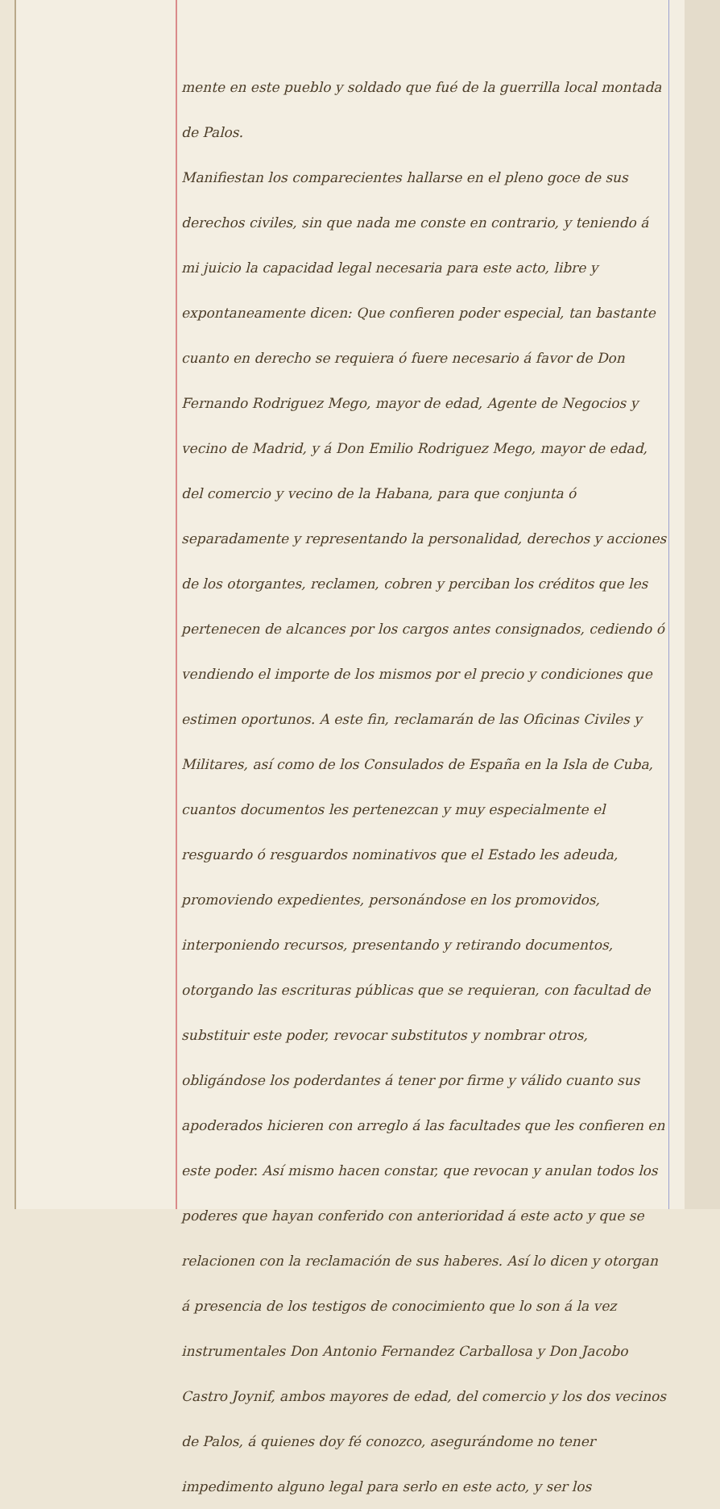mente en este pueblo y soldado que fué de la guerrilla local montada de Palos.
Manifiestan los comparecientes hallarse en el pleno goce de sus derechos civiles, sin que nada me conste en contrario, y teniendo á mi juicio la capacidad legal necesaria para este acto, libre y expontaneamente dicen: Que confieren poder especial, tan bastante cuanto en derecho se requiera ó fuere necesario á favor de Don Fernando Rodriguez Mego, mayor de edad, Agente de Negocios y vecino de Madrid, y á Don Emilio Rodriguez Mego, mayor de edad, del comercio y vecino de la Habana, para que conjunta ó separadamente y representando la personalidad, derechos y acciones de los otorgantes, reclamen, cobren y perciban los créditos que les pertenecen de alcances por los cargos antes consignados, cediendo ó vendiendo el importe de los mismos por el precio y condiciones que estimen oportunos. A este fin, reclamarán de las Oficinas Civiles y Militares, así como de los Consulados de España en la Isla de Cuba, cuantos documentos les pertenezcan y muy especialmente el resguardo ó resguardos nominativos que el Estado les adeuda, promoviendo expedientes, personándose en los promovidos, interponiendo recursos, presentando y retirando documentos, otorgando las escrituras públicas que se requieran, con facultad de substituir este poder, revocar substitutos y nombrar otros, obligándose los poderdantes á tener por firme y válido cuanto sus apoderados hicieren con arreglo á las facultades que les confieren en este poder. Así mismo hacen constar, que revocan y anulan todos los poderes que hayan conferido con anterioridad á este acto y que se relacionen con la reclamación de sus haberes. Así lo dicen y otorgan á presencia de los testigos de conocimiento que lo son á la vez instrumentales Don Antonio Fernandez Carballosa y Don Jacobo Castro Joynif, ambos mayores de edad, del comercio y los dos vecinos de Palos, á quienes doy fé conozco, asegurándome no tener impedimento alguno legal para serlo en este acto, y ser los